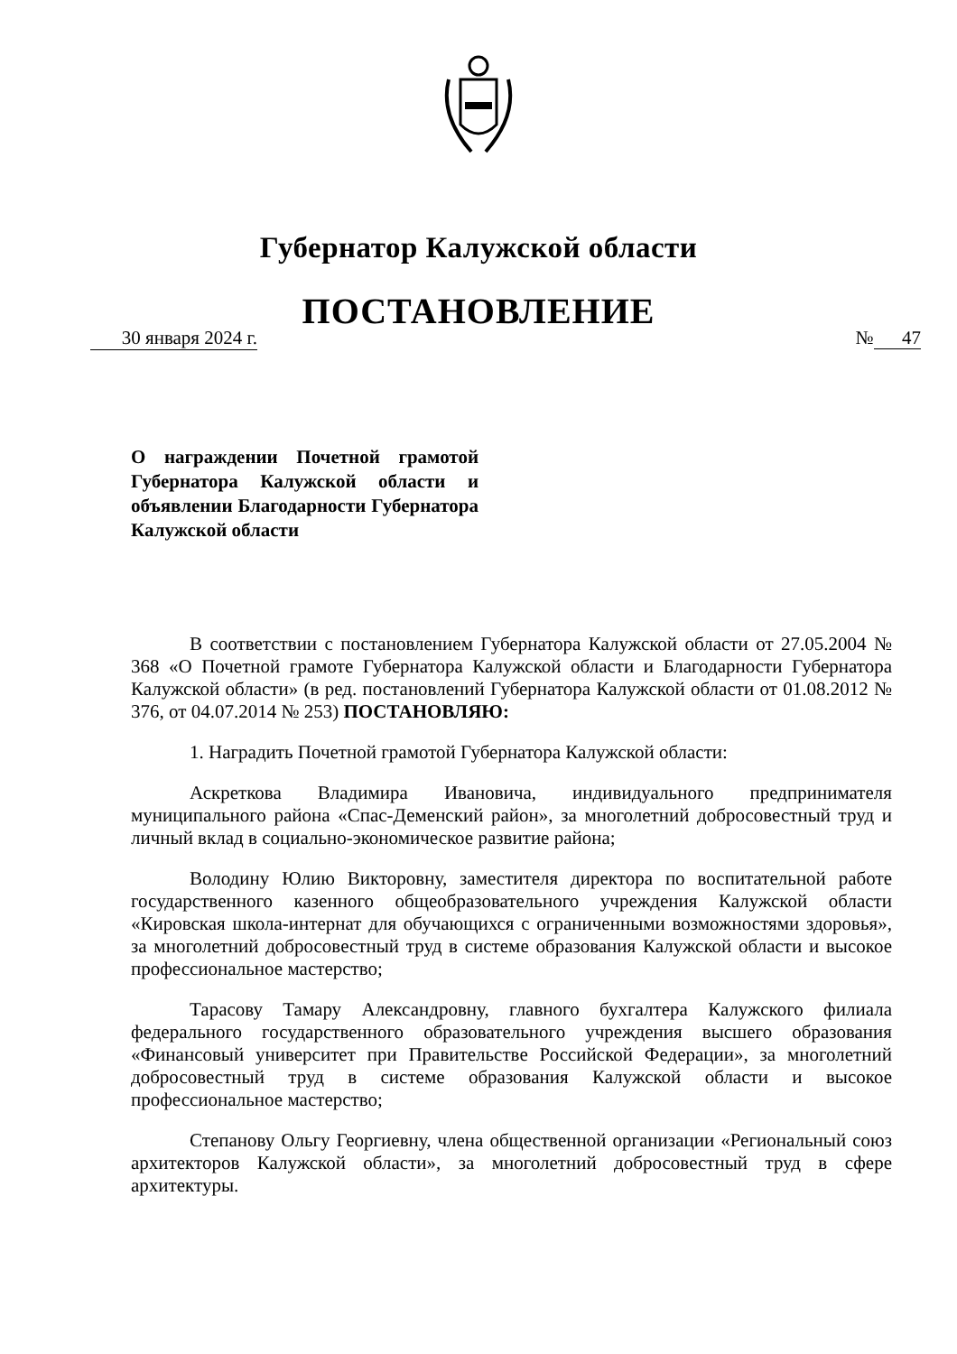Губернатор Калужской области
ПОСТАНОВЛЕНИЕ
30 января 2024 г. № 47
О награждении Почетной грамотой Губернатора Калужской области и объявлении Благодарности Губернатора Калужской области
В соответствии с постановлением Губернатора Калужской области от 27.05.2004 № 368 «О Почетной грамоте Губернатора Калужской области и Благодарности Губернатора Калужской области» (в ред. постановлений Губернатора Калужской области от 01.08.2012 № 376, от 04.07.2014 № 253) ПОСТАНОВЛЯЮ:
1. Наградить Почетной грамотой Губернатора Калужской области:
Аскреткова Владимира Ивановича, индивидуального предпринимателя муниципального района «Спас-Деменский район», за многолетний добросовестный труд и личный вклад в социально-экономическое развитие района;
Володину Юлию Викторовну, заместителя директора по воспитательной работе государственного казенного общеобразовательного учреждения Калужской области «Кировская школа-интернат для обучающихся с ограниченными возможностями здоровья», за многолетний добросовестный труд в системе образования Калужской области и высокое профессиональное мастерство;
Тарасову Тамару Александровну, главного бухгалтера Калужского филиала федерального государственного образовательного учреждения высшего образования «Финансовый университет при Правительстве Российской Федерации», за многолетний добросовестный труд в системе образования Калужской области и высокое профессиональное мастерство;
Степанову Ольгу Георгиевну, члена общественной организации «Региональный союз архитекторов Калужской области», за многолетний добросовестный труд в сфере архитектуры.